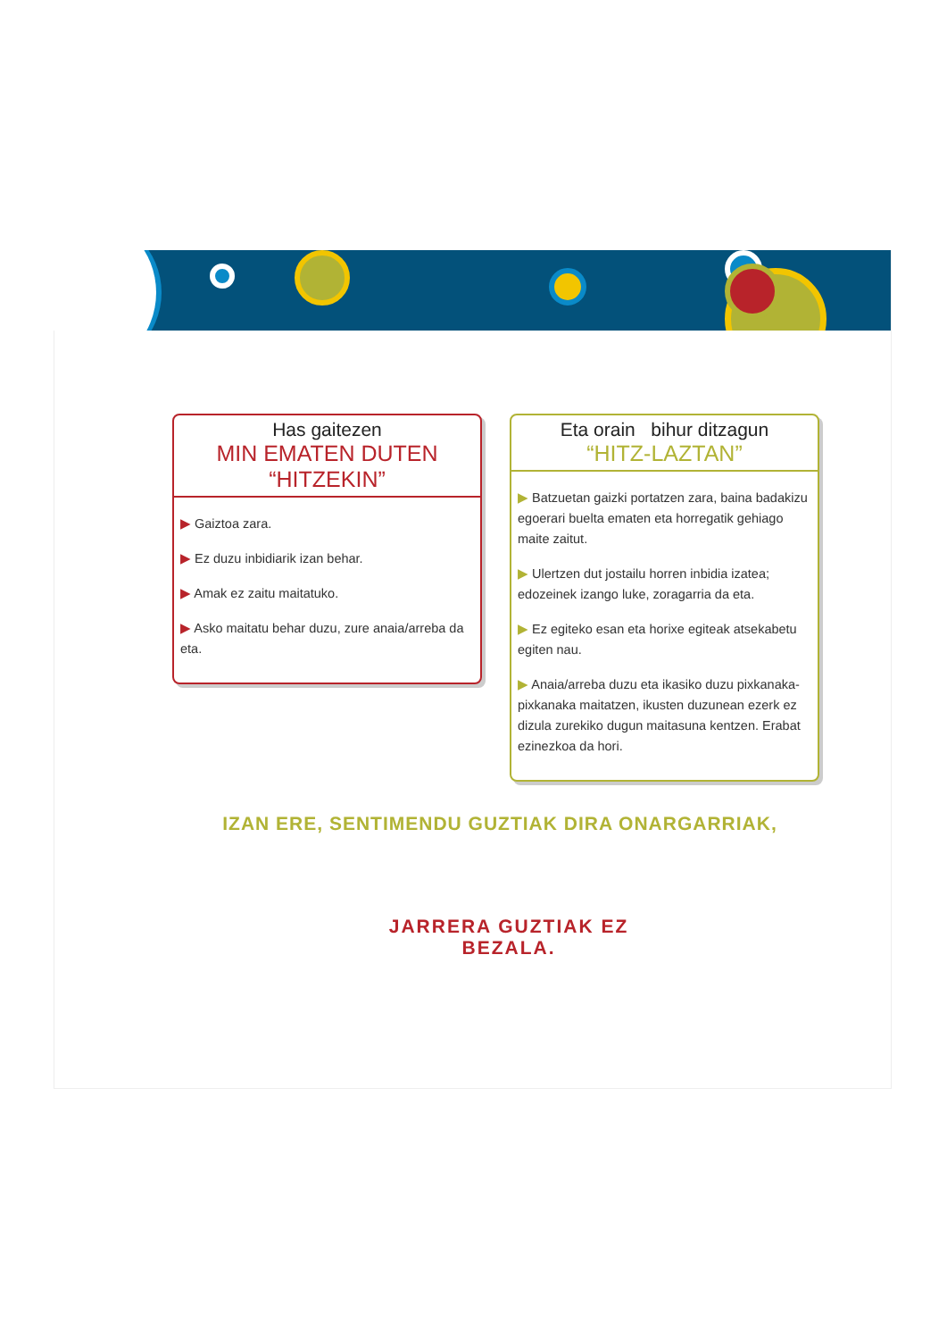Has gaitezen
MIN EMATEN DUTEN
“HITZEKIN”
▶ Gaiztoa zara.
▶ Ez duzu inbidiarik izan behar.
▶ Amak ez zaitu maitatuko.
▶ Asko maitatu behar duzu, zure anaia/arreba da eta.
Eta orain bihur ditzagun
“HITZ-LAZTAN”
▶ Batzuetan gaizki portatzen zara, baina badakizu egoerari buelta ematen eta horregatik gehiago maite zaitut.
▶ Ulertzen dut jostailu horren inbidia izatea; edozeinek izango luke, zoragarria da eta.
▶ Ez egiteko esan eta horixe egiteak atsekabetu egiten nau.
▶ Anaia/arreba duzu eta ikasiko duzu pixkanaka-pixkanaka maitatzen, ikusten duzunean ezerk ez dizula zurekiko dugun maitasuna kentzen. Erabat ezinezkoa da hori.
IZAN ERE, SENTIMENDU GUZTIAK DIRA ONARGARRIAK,
JARRERA GUZTIAK EZ BEZALA.